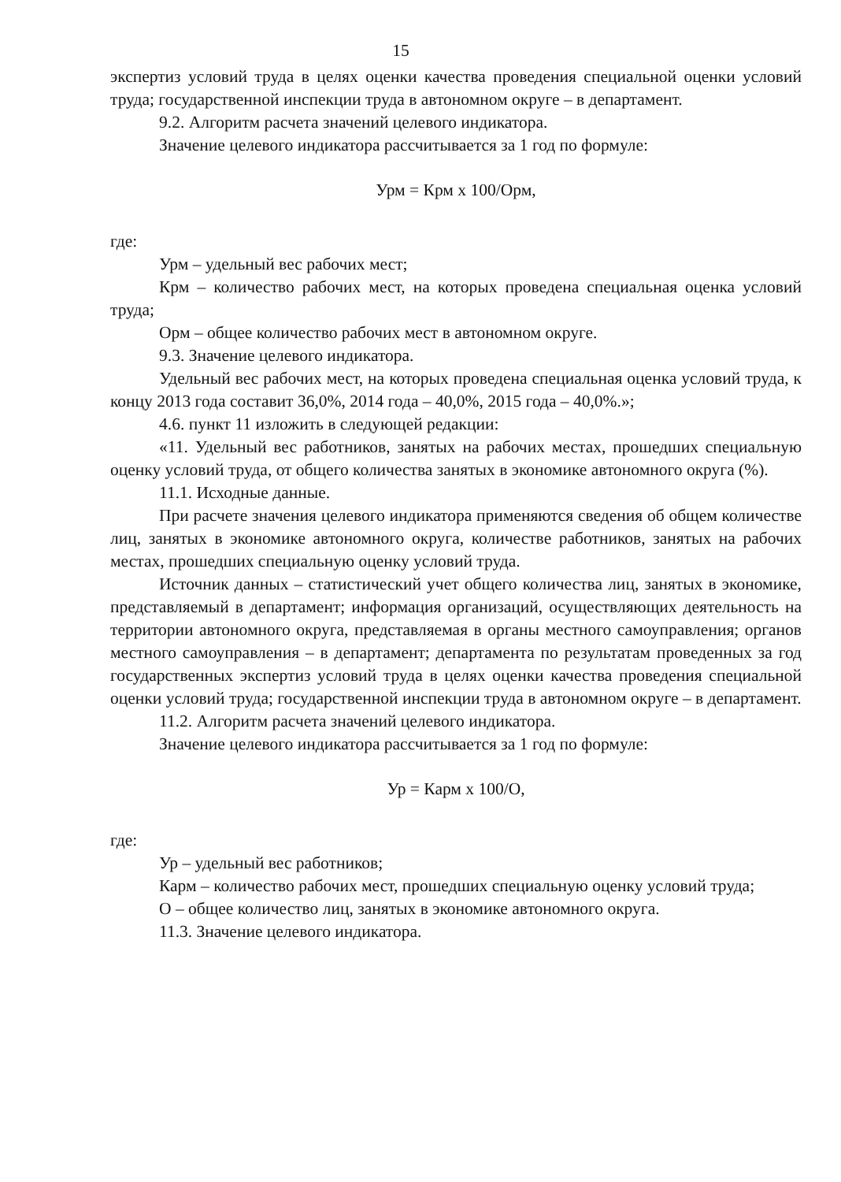15
экспертиз условий труда в целях оценки качества проведения специальной оценки условий труда; государственной инспекции труда в автономном округе – в департамент.
9.2. Алгоритм расчета значений целевого индикатора.
Значение целевого индикатора рассчитывается за 1 год по формуле:
Урм = Крм х 100/Орм,
где:
Урм – удельный вес рабочих мест;
Крм – количество рабочих мест, на которых проведена специальная оценка условий труда;
Орм – общее количество рабочих мест в автономном округе.
9.3. Значение целевого индикатора.
Удельный вес рабочих мест, на которых проведена специальная оценка условий труда, к концу 2013 года составит 36,0%, 2014 года – 40,0%, 2015 года – 40,0%.»;
4.6. пункт 11 изложить в следующей редакции:
«11. Удельный вес работников, занятых на рабочих местах, прошедших специальную оценку условий труда, от общего количества занятых в экономике автономного округа (%).
11.1. Исходные данные.
При расчете значения целевого индикатора применяются сведения об общем количестве лиц, занятых в экономике автономного округа, количестве работников, занятых на рабочих местах, прошедших специальную оценку условий труда.
Источник данных – статистический учет общего количества лиц, занятых в экономике, представляемый в департамент; информация организаций, осуществляющих деятельность на территории автономного округа, представляемая в органы местного самоуправления; органов местного самоуправления – в департамент; департамента по результатам проведенных за год государственных экспертиз условий труда в целях оценки качества проведения специальной оценки условий труда; государственной инспекции труда в автономном округе – в департамент.
11.2. Алгоритм расчета значений целевого индикатора.
Значение целевого индикатора рассчитывается за 1 год по формуле:
Ур = Карм х 100/О,
где:
Ур – удельный вес работников;
Карм – количество рабочих мест, прошедших специальную оценку условий труда;
О – общее количество лиц, занятых в экономике автономного округа.
11.3. Значение целевого индикатора.